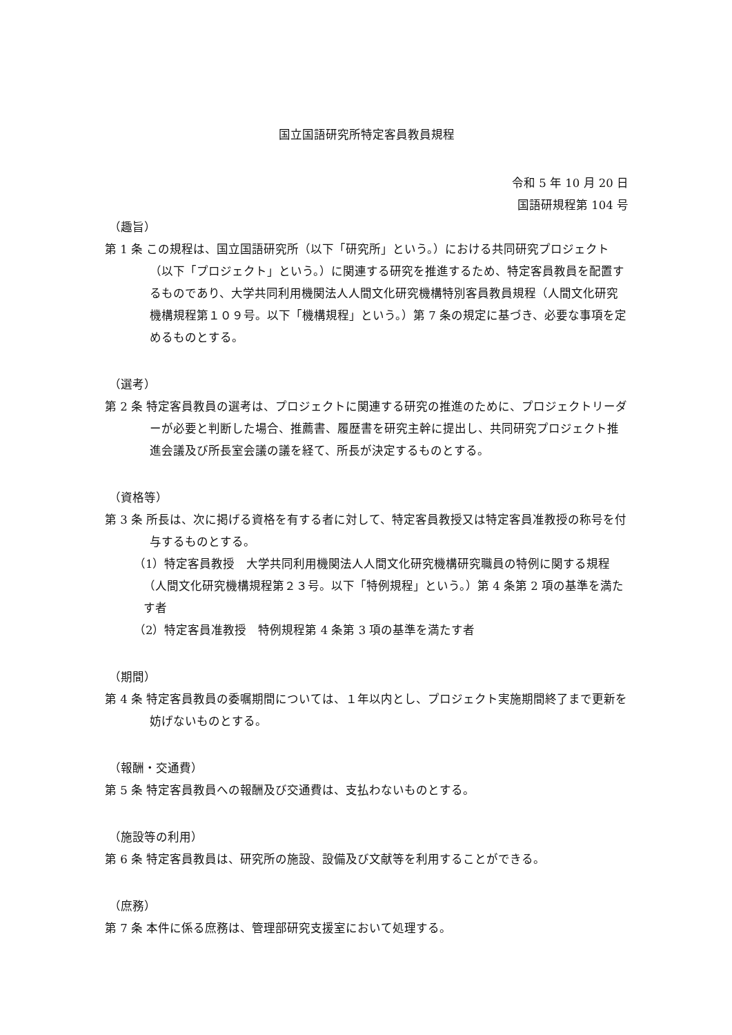国立国語研究所特定客員教員規程
令和 5 年 10 月 20 日
国語研規程第 104 号
（趣旨）
第 1 条 この規程は、国立国語研究所（以下「研究所」という。）における共同研究プロジェクト（以下「プロジェクト」という。）に関連する研究を推進するため、特定客員教員を配置するものであり、大学共同利用機関法人人間文化研究機構特別客員教員規程（人間文化研究機構規程第１０９号。以下「機構規程」という。）第 7 条の規定に基づき、必要な事項を定めるものとする。
（選考）
第 2 条 特定客員教員の選考は、プロジェクトに関連する研究の推進のために、プロジェクトリーダーが必要と判断した場合、推薦書、履歴書を研究主幹に提出し、共同研究プロジェクト推進会議及び所長室会議の議を経て、所長が決定するものとする。
（資格等）
第 3 条 所長は、次に掲げる資格を有する者に対して、特定客員教授又は特定客員准教授の称号を付与するものとする。
（1）特定客員教授　大学共同利用機関法人人間文化研究機構研究職員の特例に関する規程（人間文化研究機構規程第２３号。以下「特例規程」という。）第 4 条第 2 項の基準を満たす者
（2）特定客員准教授　特例規程第 4 条第 3 項の基準を満たす者
（期間）
第 4 条 特定客員教員の委嘱期間については、１年以内とし、プロジェクト実施期間終了まで更新を妨げないものとする。
（報酬・交通費）
第 5 条 特定客員教員への報酬及び交通費は、支払わないものとする。
（施設等の利用）
第 6 条 特定客員教員は、研究所の施設、設備及び文献等を利用することができる。
（庶務）
第 7 条 本件に係る庶務は、管理部研究支援室において処理する。